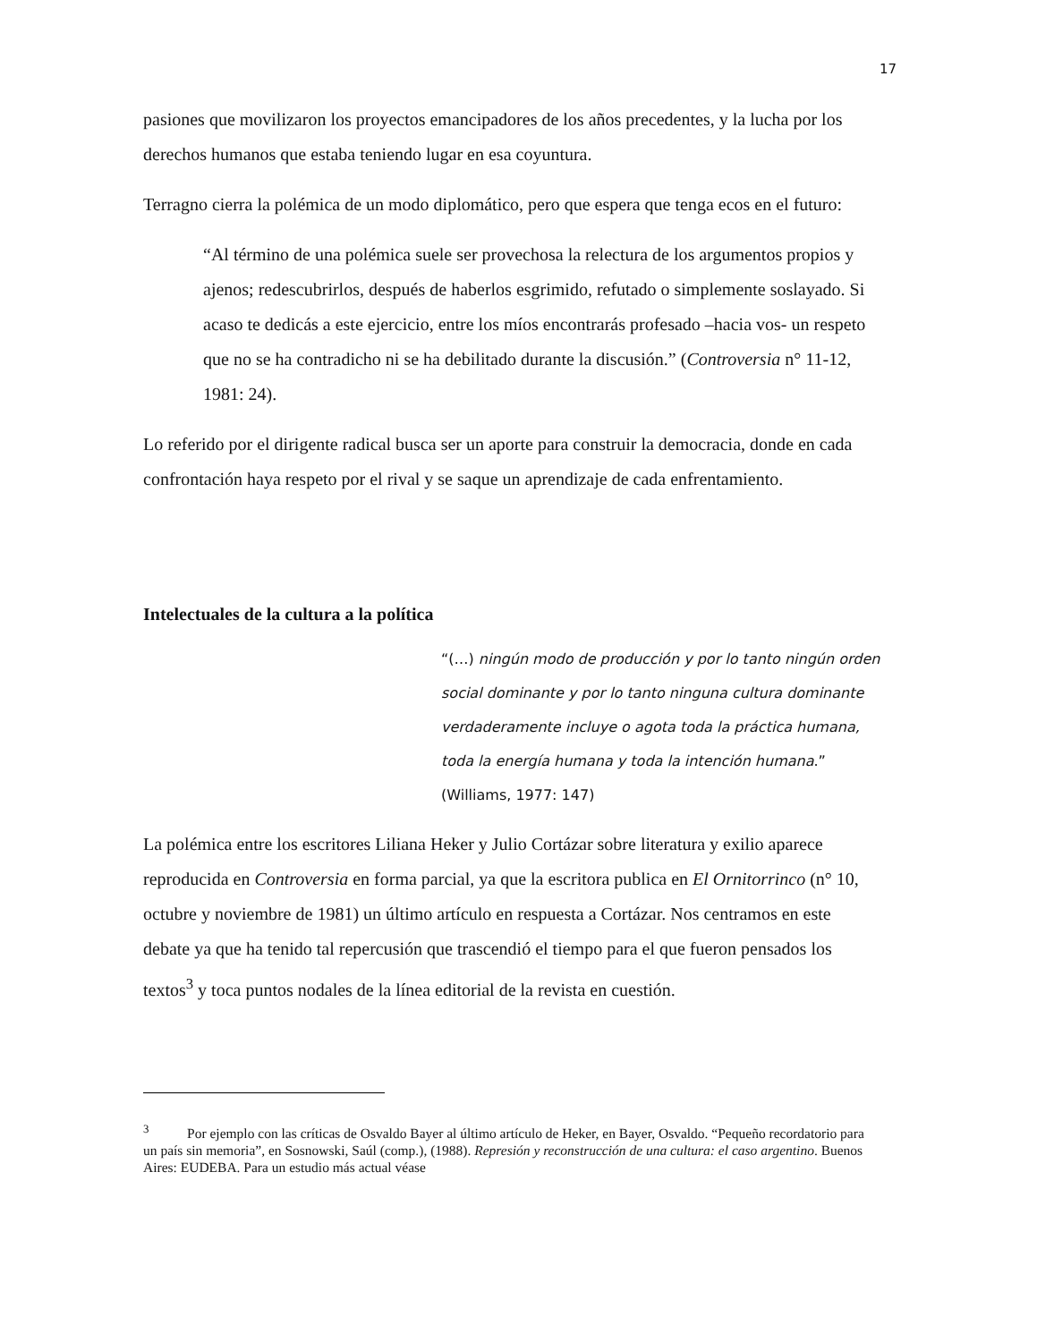17
pasiones que movilizaron los proyectos emancipadores de los años precedentes, y la lucha por los derechos humanos que estaba teniendo lugar en esa coyuntura.
Terragno cierra la polémica de un modo diplomático, pero que espera que tenga ecos en el futuro:
“Al término de una polémica suele ser provechosa la relectura de los argumentos propios y ajenos; redescubrirlos, después de haberlos esgrimido, refutado o simplemente soslayado. Si acaso te dedicás a este ejercicio, entre los míos encontrarás profesado –hacia vos- un respeto que no se ha contradicho ni se ha debilitado durante la discusión.” (Controversia n° 11-12, 1981: 24).
Lo referido por el dirigente radical busca ser un aporte para construir la democracia, donde en cada confrontación haya respeto por el rival y se saque un aprendizaje de cada enfrentamiento.
Intelectuales de la cultura a la política
“(…) ningún modo de producción y por lo tanto ningún orden social dominante y por lo tanto ninguna cultura dominante verdaderamente incluye o agota toda la práctica humana, toda la energía humana y toda la intención humana.” (Williams, 1977: 147)
La polémica entre los escritores Liliana Heker y Julio Cortázar sobre literatura y exilio aparece reproducida en Controversia en forma parcial, ya que la escritora publica en El Ornitorrinco (n° 10, octubre y noviembre de 1981) un último artículo en respuesta a Cortázar. Nos centramos en este debate ya que ha tenido tal repercusión que trascendió el tiempo para el que fueron pensados los textos<sup>3</sup> y toca puntos nodales de la línea editorial de la revista en cuestión.
<sup>3</sup> Por ejemplo con las críticas de Osvaldo Bayer al último artículo de Heker, en Bayer, Osvaldo. “Pequeño recordatorio para un país sin memoria”, en Sosnowski, Saúl (comp.), (1988). Represión y reconstrucción de una cultura: el caso argentino. Buenos Aires: EUDEBA. Para un estudio más actual véase